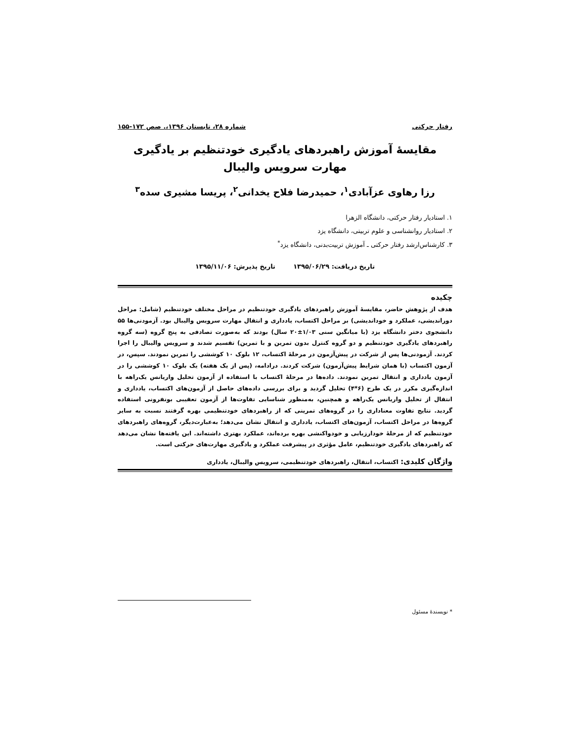رفتار حرکتی شماره ۲۸، تابستان ۱۳۹۶،. صص ۱۷۲-۱۵۵
مقایسهٔ آموزش راهبردهای یادگیری خودتنظیم بر یادگیری مهارت سرویس والیبال
رزا رهاوی عزآبادی<sup>۱</sup>، حمیدرضا فلاح یخدانی<sup>۲</sup>، پریسا مشیری سده<sup>۳</sup>
۱. استادیار رفتار حرکتی، دانشگاه الزهرا
۲. استادیار روانشناسی و علوم تربیتی، دانشگاه یزد
۳. کارشناس‌ارشد رفتار حرکتی ـ آموزش تربیت‌بدنی، دانشگاه یزد<sup>*</sup>
تاریخ دریافت: ۱۳۹۵/۰۶/۲۹ تاریخ پذیرش: ۱۳۹۵/۱۱/۰۶
چکیده
هدف از پژوهش حاضر، مقایسهٔ آموزش راهبردهای یادگیری خودتنظیم در مراحل مختلف خودتنظیم (شامل: مراحل دوراندیشی، عملکرد و خوداندیشی) بر مراحل اکتساب، یادداری و انتقال مهارت سرویس والیبال بود. آزمودنی‌ها ۵۵ دانشجوی دختر دانشگاه یزد (با میانگین سنی ۱/۰۳±۲۰ سال) بودند که به‌صورت تصادفی به پنج گروه (سه گروه راهبردهای یادگیری خودتنظیم و دو گروه کنترل بدون تمرین و با تمرین) تقسیم شدند و سرویس والیبال را اجرا کردند. آزمودنی‌ها پس از شرکت در پیش‌آزمون در مرحلهٔ اکتساب، ۱۲ بلوک ۱۰ کوششی را تمرین نمودند. سپس، در آزمون اکتساب (با همان شرایط پیش‌آزمون) شرکت کردند. درادامه، (پس از یک هفته) یک بلوک ۱۰ کوششی را در آزمون یادداری و انتقال تمرین نمودند. داده‌ها در مرحلهٔ اکتساب با استفاده از آزمون تحلیل واریانس یک‌راهه با اندازه‌گیری مکرر در یک طرح (۶*۴) تحلیل گردید و برای بررسی داده‌های حاصل از آزمون‌های اکتساب، یادداری و انتقال از تحلیل واریانس یک‌راهه و همچنین، به‌منظور شناسایی تفاوت‌ها از آزمون تعقیبی بونفرونی استفاده گردید. نتایج تفاوت معناداری را در گروه‌های تمرینی که از راهبردهای خودتنظیمی بهره گرفتند نسبت به سایر گروه‌ها در مراحل اکتساب، آزمون‌های اکتساب، یادداری و انتقال نشان می‌دهد؛ به‌عبارت‌دیگر، گروه‌های راهبردهای خودتنظیم که از مرحلهٔ خودارزیابی و خودواکنشی بهره برده‌اند، عملکرد بهتری داشته‌اند. این یافته‌ها نشان می‌دهد که راهبردهای یادگیری خودتنظیم، عامل مؤثری در پیشرفت عملکرد و یادگیری مهارت‌های حرکتی است.
واژگان کلیدی: اکتساب، انتقال، راهبردهای خودتنظیمی، سرویس والیبال، یادداری
* نویسندهٔ مسئول